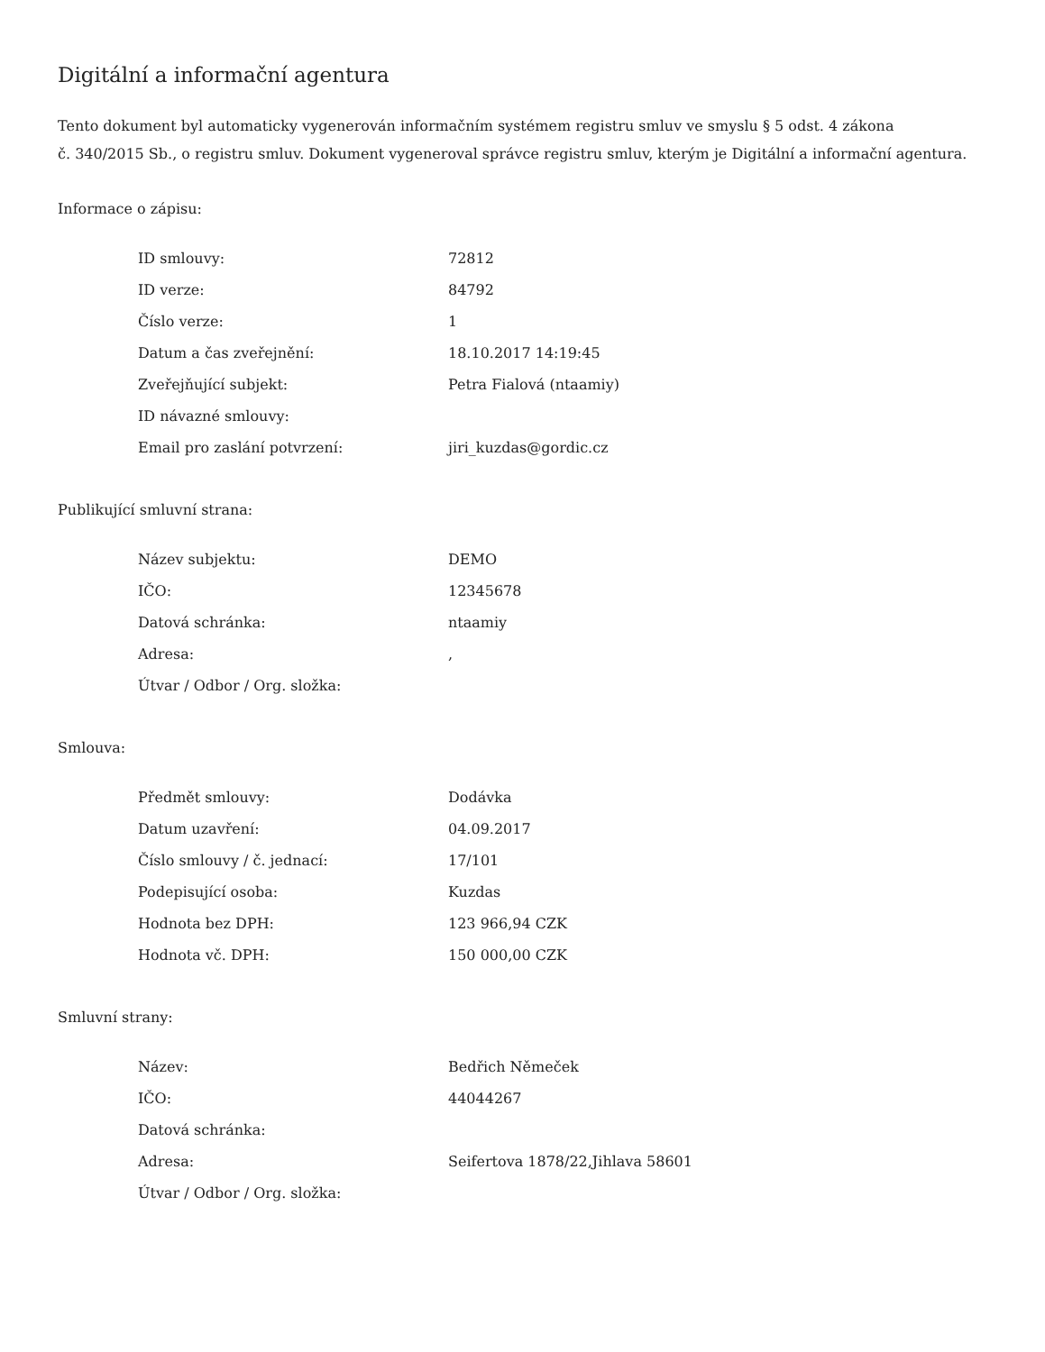Digitální a informační agentura
Tento dokument byl automaticky vygenerován informačním systémem registru smluv ve smyslu § 5 odst. 4 zákona
č. 340/2015 Sb., o registru smluv. Dokument vygeneroval správce registru smluv, kterým je Digitální a informační agentura.
Informace o zápisu:
| ID smlouvy: | 72812 |
| ID verze: | 84792 |
| Číslo verze: | 1 |
| Datum a čas zveřejnění: | 18.10.2017 14:19:45 |
| Zveřejňující subjekt: | Petra Fialová (ntaamiy) |
| ID návazné smlouvy: | |
| Email pro zaslání potvrzení: | jiri_kuzdas@gordic.cz |
Publikující smluvní strana:
| Název subjektu: | DEMO |
| IČO: | 12345678 |
| Datová schránka: | ntaamiy |
| Adresa: | , |
| Útvar / Odbor / Org. složka: | |
Smlouva:
| Předmět smlouvy: | Dodávka |
| Datum uzavření: | 04.09.2017 |
| Číslo smlouvy / č. jednací: | 17/101 |
| Podepisující osoba: | Kuzdas |
| Hodnota bez DPH: | 123 966,94 CZK |
| Hodnota vč. DPH: | 150 000,00 CZK |
Smluvní strany:
| Název: | Bedřich Němeček |
| IČO: | 44044267 |
| Datová schránka: | |
| Adresa: | Seifertova 1878/22,Jihlava 58601 |
| Útvar / Odbor / Org. složka: | |